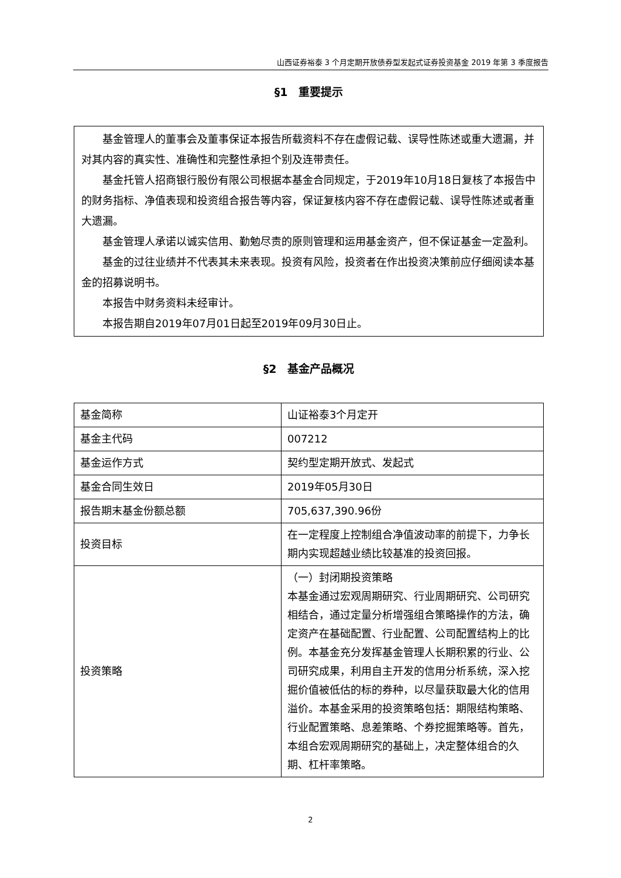山西证券裕泰 3 个月定期开放债券型发起式证券投资基金 2019 年第 3 季度报告
§1　重要提示
基金管理人的董事会及董事保证本报告所载资料不存在虚假记载、误导性陈述或重大遗漏，并对其内容的真实性、准确性和完整性承担个别及连带责任。
基金托管人招商银行股份有限公司根据本基金合同规定，于2019年10月18日复核了本报告中的财务指标、净值表现和投资组合报告等内容，保证复核内容不存在虚假记载、误导性陈述或者重大遗漏。
基金管理人承诺以诚实信用、勤勉尽责的原则管理和运用基金资产，但不保证基金一定盈利。
基金的过往业绩并不代表其未来表现。投资有风险，投资者在作出投资决策前应仔细阅读本基金的招募说明书。
本报告中财务资料未经审计。
本报告期自2019年07月01日起至2019年09月30日止。
§2　基金产品概况
| 基金简称 | 山证裕泰3个月定开 |
| 基金主代码 | 007212 |
| 基金运作方式 | 契约型定期开放式、发起式 |
| 基金合同生效日 | 2019年05月30日 |
| 报告期末基金份额总额 | 705,637,390.96份 |
| 投资目标 | 在一定程度上控制组合净值波动率的前提下，力争长期内实现超越业绩比较基准的投资回报。 |
| 投资策略 | （一）封闭期投资策略 本基金通过宏观周期研究、行业周期研究、公司研究相结合，通过定量分析增强组合策略操作的方法，确定资产在基础配置、行业配置、公司配置结构上的比例。本基金充分发挥基金管理人长期积累的行业、公司研究成果，利用自主开发的信用分析系统，深入挖掘价值被低估的标的券种，以尽量获取最大化的信用溢价。本基金采用的投资策略包括：期限结构策略、行业配置策略、息差策略、个券挖掘策略等。首先，本组合宏观周期研究的基础上，决定整体组合的久期、杠杆率策略。 |
2